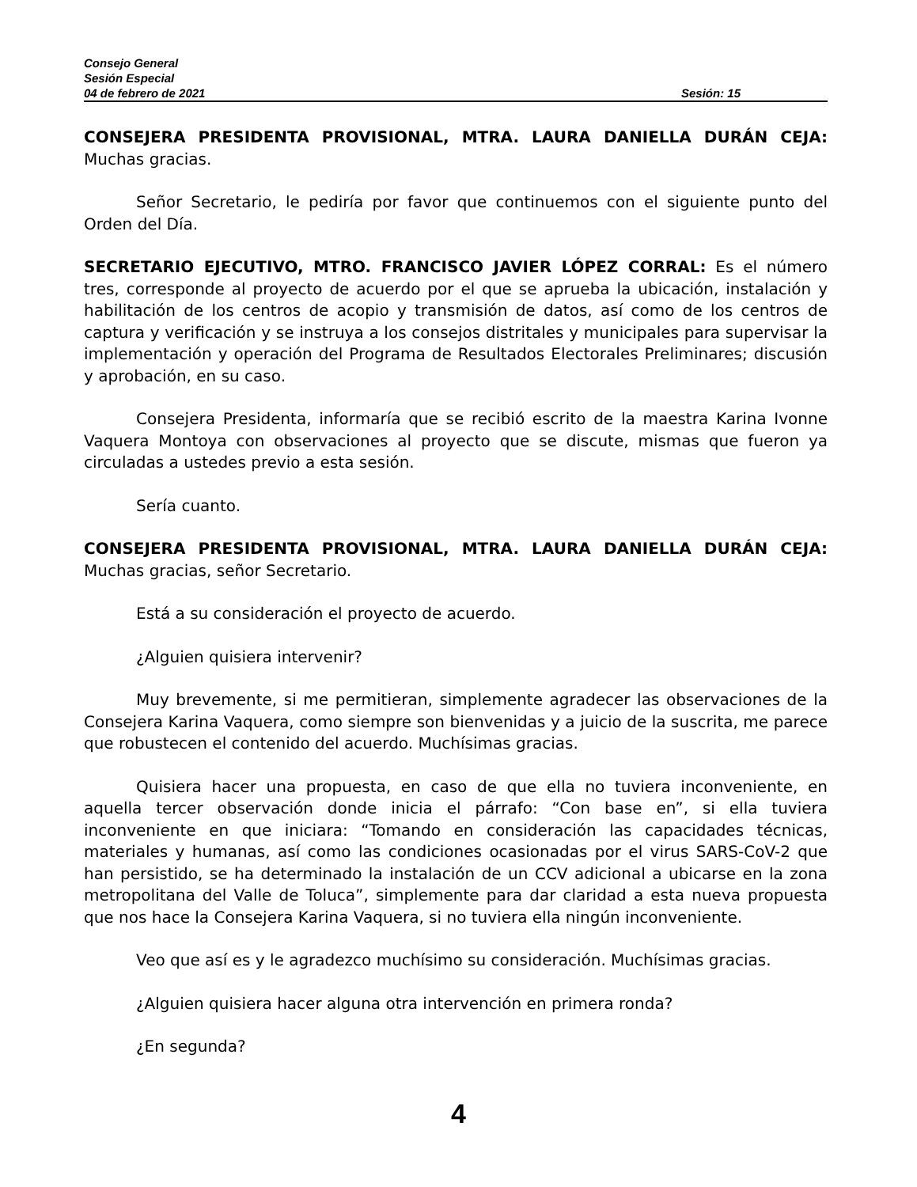Consejo General
Sesión Especial
04 de febrero de 2021 Sesión: 15
CONSEJERA PRESIDENTA PROVISIONAL, MTRA. LAURA DANIELLA DURÁN CEJA: Muchas gracias.
Señor Secretario, le pediría por favor que continuemos con el siguiente punto del Orden del Día.
SECRETARIO EJECUTIVO, MTRO. FRANCISCO JAVIER LÓPEZ CORRAL: Es el número tres, corresponde al proyecto de acuerdo por el que se aprueba la ubicación, instalación y habilitación de los centros de acopio y transmisión de datos, así como de los centros de captura y verificación y se instruya a los consejos distritales y municipales para supervisar la implementación y operación del Programa de Resultados Electorales Preliminares; discusión y aprobación, en su caso.
Consejera Presidenta, informaría que se recibió escrito de la maestra Karina Ivonne Vaquera Montoya con observaciones al proyecto que se discute, mismas que fueron ya circuladas a ustedes previo a esta sesión.
Sería cuanto.
CONSEJERA PRESIDENTA PROVISIONAL, MTRA. LAURA DANIELLA DURÁN CEJA: Muchas gracias, señor Secretario.
Está a su consideración el proyecto de acuerdo.
¿Alguien quisiera intervenir?
Muy brevemente, si me permitieran, simplemente agradecer las observaciones de la Consejera Karina Vaquera, como siempre son bienvenidas y a juicio de la suscrita, me parece que robustecen el contenido del acuerdo. Muchísimas gracias.
Quisiera hacer una propuesta, en caso de que ella no tuviera inconveniente, en aquella tercer observación donde inicia el párrafo: “Con base en”, si ella tuviera inconveniente en que iniciara: “Tomando en consideración las capacidades técnicas, materiales y humanas, así como las condiciones ocasionadas por el virus SARS-CoV-2 que han persistido, se ha determinado la instalación de un CCV adicional a ubicarse en la zona metropolitana del Valle de Toluca”, simplemente para dar claridad a esta nueva propuesta que nos hace la Consejera Karina Vaquera, si no tuviera ella ningún inconveniente.
Veo que así es y le agradezco muchísimo su consideración. Muchísimas gracias.
¿Alguien quisiera hacer alguna otra intervención en primera ronda?
¿En segunda?
4